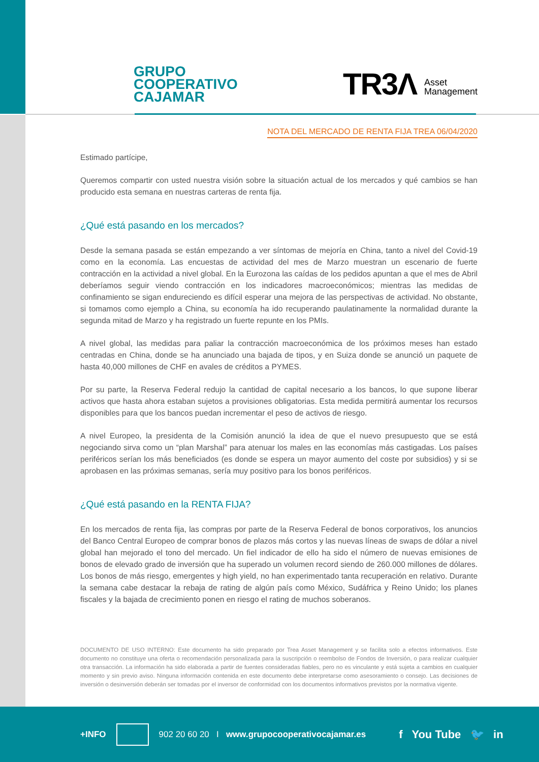GRUPO
COOPERATIVO
CAJAMAR
TR3Λ Asset
Management
NOTA DEL MERCADO DE RENTA FIJA TREA 06/04/2020
Estimado partícipe,
Queremos compartir con usted nuestra visión sobre la situación actual de los mercados y qué cambios se han producido esta semana en nuestras carteras de renta fija.
¿Qué está pasando en los mercados?
Desde la semana pasada se están empezando a ver síntomas de mejoría en China, tanto a nivel del Covid-19 como en la economía. Las encuestas de actividad del mes de Marzo muestran un escenario de fuerte contracción en la actividad a nivel global. En la Eurozona las caídas de los pedidos apuntan a que el mes de Abril deberíamos seguir viendo contracción en los indicadores macroeconómicos; mientras las medidas de confinamiento se sigan endureciendo es difícil esperar una mejora de las perspectivas de actividad. No obstante, si tomamos como ejemplo a China, su economía ha ido recuperando paulatinamente la normalidad durante la segunda mitad de Marzo y ha registrado un fuerte repunte en los PMIs.
A nivel global, las medidas para paliar la contracción macroeconómica de los próximos meses han estado centradas en China, donde se ha anunciado una bajada de tipos, y en Suiza donde se anunció un paquete de hasta 40,000 millones de CHF en avales de créditos a PYMES.
Por su parte, la Reserva Federal redujo la cantidad de capital necesario a los bancos, lo que supone liberar activos que hasta ahora estaban sujetos a provisiones obligatorias. Esta medida permitirá aumentar los recursos disponibles para que los bancos puedan incrementar el peso de activos de riesgo.
A nivel Europeo, la presidenta de la Comisión anunció la idea de que el nuevo presupuesto que se está negociando sirva como un “plan Marshal” para atenuar los males en las economías más castigadas. Los países periféricos serían los más beneficiados (es donde se espera un mayor aumento del coste por subsidios) y si se aprobasen en las próximas semanas, sería muy positivo para los bonos periféricos.
¿Qué está pasando en la RENTA FIJA?
En los mercados de renta fija, las compras por parte de la Reserva Federal de bonos corporativos, los anuncios del Banco Central Europeo de comprar bonos de plazos más cortos y las nuevas líneas de swaps de dólar a nivel global han mejorado el tono del mercado. Un fiel indicador de ello ha sido el número de nuevas emisiones de bonos de elevado grado de inversión que ha superado un volumen record siendo de 260.000 millones de dólares. Los bonos de más riesgo, emergentes y high yield, no han experimentado tanta recuperación en relativo. Durante la semana cabe destacar la rebaja de rating de algún país como México, Sudáfrica y Reino Unido; los planes fiscales y la bajada de crecimiento ponen en riesgo el rating de muchos soberanos.
DOCUMENTO DE USO INTERNO: Este documento ha sido preparado por Trea Asset Management y se facilita solo a efectos informativos. Este documento no constituye una oferta o recomendación personalizada para la suscripción o reembolso de Fondos de Inversión, o para realizar cualquier otra transacción. La información ha sido elaborada a partir de fuentes consideradas fiables, pero no es vinculante y está sujeta a cambios en cualquier momento y sin previo aviso. Ninguna información contenida en este documento debe interpretarse como asesoramiento o consejo. Las decisiones de inversión o desinversión deberán ser tomadas por el inversor de conformidad con los documentos informativos previstos por la normativa vigente.
+INFO 902 20 60 20 I www.grupocooperativocajamar.es f You Tube 🐦 in